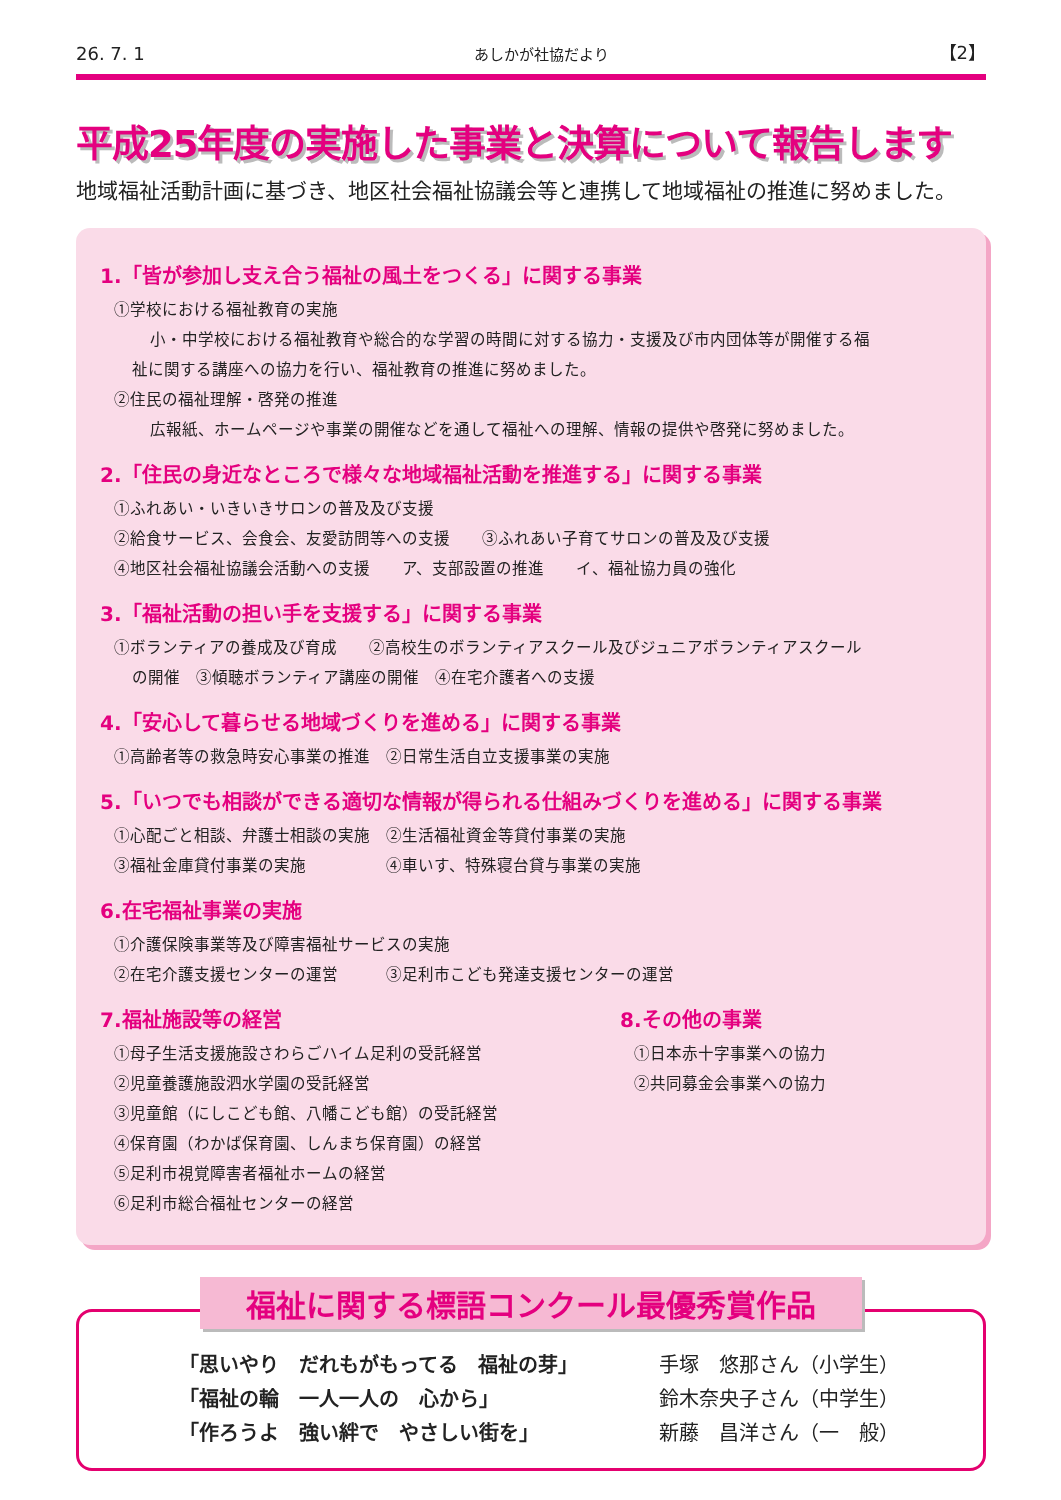26. 7. 1 あしかが社協だより 【2】
平成25年度の実施した事業と決算について報告します
地域福祉活動計画に基づき、地区社会福祉協議会等と連携して地域福祉の推進に努めました。
1.「皆が参加し支え合う福祉の風土をつくる」に関する事業
①学校における福祉教育の実施
小・中学校における福祉教育や総合的な学習の時間に対する協力・支援及び市内団体等が開催する福
祉に関する講座への協力を行い、福祉教育の推進に努めました。
②住民の福祉理解・啓発の推進
広報紙、ホームページや事業の開催などを通して福祉への理解、情報の提供や啓発に努めました。
2.「住民の身近なところで様々な地域福祉活動を推進する」に関する事業
①ふれあい・いきいきサロンの普及及び支援
②給食サービス、会食会、友愛訪問等への支援　　③ふれあい子育てサロンの普及及び支援
④地区社会福祉協議会活動への支援　　ア、支部設置の推進　　イ、福祉協力員の強化
3.「福祉活動の担い手を支援する」に関する事業
①ボランティアの養成及び育成　　②高校生のボランティアスクール及びジュニアボランティアスクール
の開催　③傾聴ボランティア講座の開催　④在宅介護者への支援
4.「安心して暮らせる地域づくりを進める」に関する事業
①高齢者等の救急時安心事業の推進　②日常生活自立支援事業の実施
5.「いつでも相談ができる適切な情報が得られる仕組みづくりを進める」に関する事業
①心配ごと相談、弁護士相談の実施　②生活福祉資金等貸付事業の実施
③福祉金庫貸付事業の実施　　　　　④車いす、特殊寝台貸与事業の実施
6.在宅福祉事業の実施
①介護保険事業等及び障害福祉サービスの実施
②在宅介護支援センターの運営　　　③足利市こども発達支援センターの運営
7.福祉施設等の経営
①母子生活支援施設さわらごハイム足利の受託経営
②児童養護施設泗水学園の受託経営
③児童館（にしこども館、八幡こども館）の受託経営
④保育園（わかば保育園、しんまち保育園）の経営
⑤足利市視覚障害者福祉ホームの経営
⑥足利市総合福祉センターの経営
8.その他の事業
①日本赤十字事業への協力
②共同募金会事業への協力
福祉に関する標語コンクール最優秀賞作品
「思いやり　だれもがもってる　福祉の芽」 手塚　悠那さん（小学生）
「福祉の輪　一人一人の　心から」 鈴木奈央子さん（中学生）
「作ろうよ　強い絆で　やさしい街を」 新藤　昌洋さん（一　般）